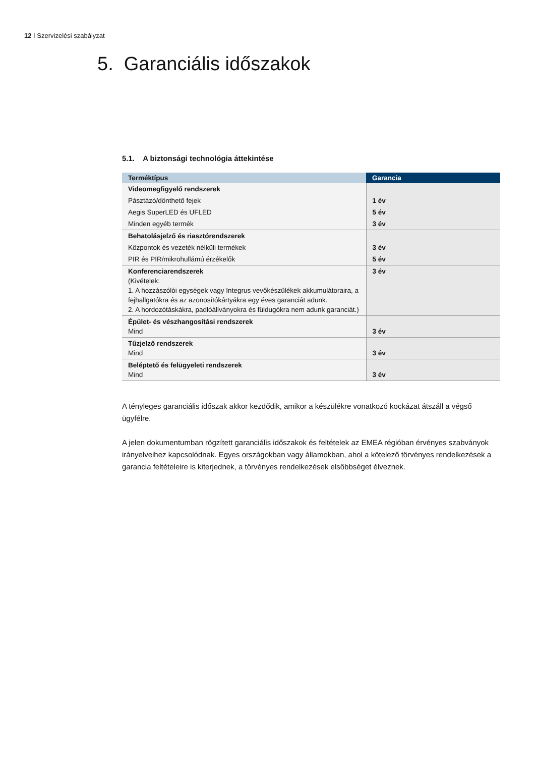12 I Szervizelési szabályzat
5. Garanciális időszakok
5.1. A biztonsági technológia áttekintése
| Terméktípus | Garancia |
| --- | --- |
| Videomegfigyelő rendszerek | |
| Pásztázó/dönthető fejek | 1 év |
| Aegis SuperLED és UFLED | 5 év |
| Minden egyéb termék | 3 év |
| Behatolásjelző és riasztórendszerek | |
| Központok és vezeték nélküli termékek | 3 év |
| PIR és PIR/mikrohullámú érzékelők | 5 év |
| Konferenciarendszerek (Kivételek: 1. A hozzászólói egységek vagy Integrus vevőkészülékek akkumulátoraira, a fejhallgatókra és az azonosítókártyákra egy éves garanciát adunk. 2. A hordozótáskákra, padlóállványokra és füldugókra nem adunk garanciát.) | 3 év |
| Épület- és vészhangosítási rendszerek Mind | 3 év |
| Tűzjelző rendszerek Mind | 3 év |
| Beléptető és felügyeleti rendszerek Mind | 3 év |
A tényleges garanciális időszak akkor kezdődik, amikor a készülékre vonatkozó kockázat átszáll a végső ügyfélre.
A jelen dokumentumban rögzített garanciális időszakok és feltételek az EMEA régióban érvényes szabványok irányelveihez kapcsolódnak. Egyes országokban vagy államokban, ahol a kötelező törvényes rendelkezések a garancia feltételeire is kiterjednek, a törvényes rendelkezések elsőbbséget élveznek.